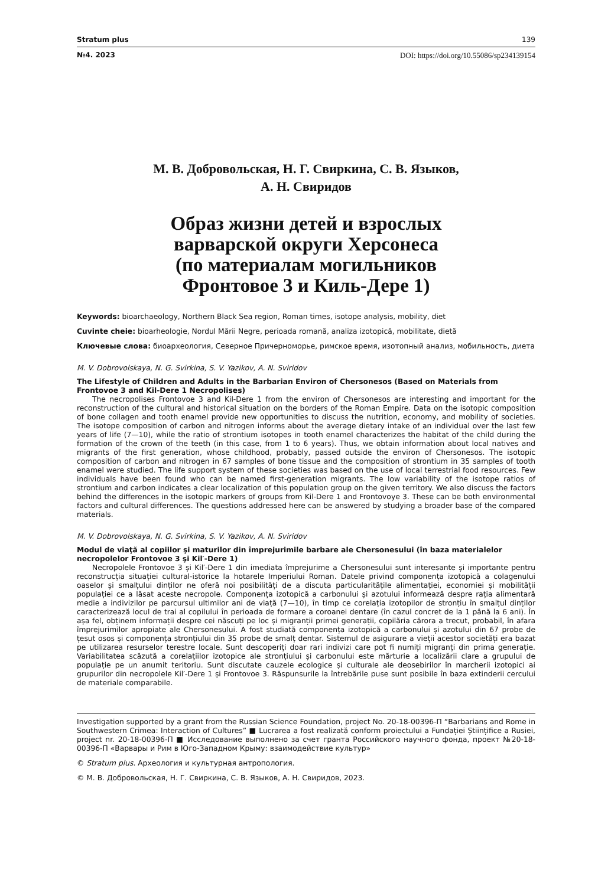Stratum plus 139
№4. 2023 DOI: https://doi.org/10.55086/sp234139154
М. В. Добровольская, Н. Г. Свиркина, С. В. Языков,
А. Н. Свиридов
Образ жизни детей и взрослых
варварской округи Херсонеса
(по материалам могильников
Фронтовое 3 и Киль-Дере 1)
Keywords: bioarchaeology, Northern Black Sea region, Roman times, isotope analysis, mobility, diet
Cuvinte cheie: bioarheologie, Nordul Mării Negre, perioada romană, analiza izotopică, mobilitate, dietă
Ключевые слова: биоархеология, Северное Причерноморье, римское время, изотопный анализ, мобильность, диета
M. V. Dobrovolskaya, N. G. Svirkina, S. V. Yazikov, A. N. Sviridov
The Lifestyle of Children and Adults in the Barbarian Environ of Chersonesos (Based on Materials from Frontovoe 3 and Kil-Dere 1 Necropolises)
The necropolises Frontovoe 3 and Kil-Dere 1 from the environ of Chersonesos are interesting and important for the reconstruction of the cultural and historical situation on the borders of the Roman Empire. Data on the isotopic composition of bone collagen and tooth enamel provide new opportunities to discuss the nutrition, economy, and mobility of societies. The isotope composition of carbon and nitrogen informs about the average dietary intake of an individual over the last few years of life (7—10), while the ratio of strontium isotopes in tooth enamel characterizes the habitat of the child during the formation of the crown of the teeth (in this case, from 1 to 6 years). Thus, we obtain information about local natives and migrants of the first generation, whose childhood, probably, passed outside the environ of Chersonesos. The isotopic composition of carbon and nitrogen in 67 samples of bone tissue and the composition of strontium in 35 samples of tooth enamel were studied. The life support system of these societies was based on the use of local terrestrial food resources. Few individuals have been found who can be named first-generation migrants. The low variability of the isotope ratios of strontium and carbon indicates a clear localization of this population group on the given territory. We also discuss the factors behind the differences in the isotopic markers of groups from Kil-Dere 1 and Frontovoye 3. These can be both environmental factors and cultural differences. The questions addressed here can be answered by studying a broader base of the compared materials.
M. V. Dobrovolskaya, N. G. Svirkina, S. V. Yazikov, A. N. Sviridov
Modul de viaţă al copiilor şi maturilor din împrejurimile barbare ale Chersonesului (în baza materialelor necropolelor Frontovoe 3 şi Kil′-Dere 1)
Necropolele Frontovoe 3 și Kil′-Dere 1 din imediata împrejurime a Chersonesului sunt interesante și importante pentru reconstrucția situației cultural-istorice la hotarele Imperiului Roman. Datele privind componența izotopică a colagenului oaselor și smalțului dinților ne oferă noi posibilități de a discuta particularitățile alimentației, economiei și mobilității populației ce a lăsat aceste necropole. Componența izotopică a carbonului și azotului informează despre rația alimentară medie a indivizilor pe parcursul ultimilor ani de viață (7—10), în timp ce corelația izotopilor de stronțiu în smalțul dinților caracterizează locul de trai al copilului în perioada de formare a coroanei dentare (în cazul concret de la 1 până la 6 ani). În așa fel, obținem informații despre cei născuți pe loc și migranții primei generații, copilăria cărora a trecut, probabil, în afara împrejurimilor apropiate ale Chersonesului. A fost studiată componența izotopică a carbonului și azotului din 67 probe de țesut osos și componența stronțiului din 35 probe de smalț dentar. Sistemul de asigurare a vieții acestor societăți era bazat pe utilizarea resurselor terestre locale. Sunt descoperiți doar rari indivizi care pot fi numiți migranți din prima generație. Variabilitatea scăzută a corelațiilor izotopice ale stronțiului și carbonului este mărturie a localizării clare a grupului de populație pe un anumit teritoriu. Sunt discutate cauzele ecologice și culturale ale deosebirilor în marcherii izotopici ai grupurilor din necropolele Kil′-Dere 1 și Frontovoe 3. Răspunsurile la întrebările puse sunt posibile în baza extinderii cercului de materiale comparabile.
Investigation supported by a grant from the Russian Science Foundation, project No. 20-18-00396-П “Barbarians and Rome in Southwestern Crimea: Interaction of Cultures” ■ Lucrarea a fost realizată conform proiectului a Fundației Științifice a Rusiei, project nr. 20-18-00396-П ■ Исследование выполнено за счет гранта Российского научного фонда, проект №20-18-00396-П «Варвары и Рим в Юго-Западном Крыму: взаимодействие культур»
© Stratum plus. Археология и культурная антропология.
© М. В. Добровольская, Н. Г. Свиркина, С. В. Языков, А. Н. Свиридов, 2023.